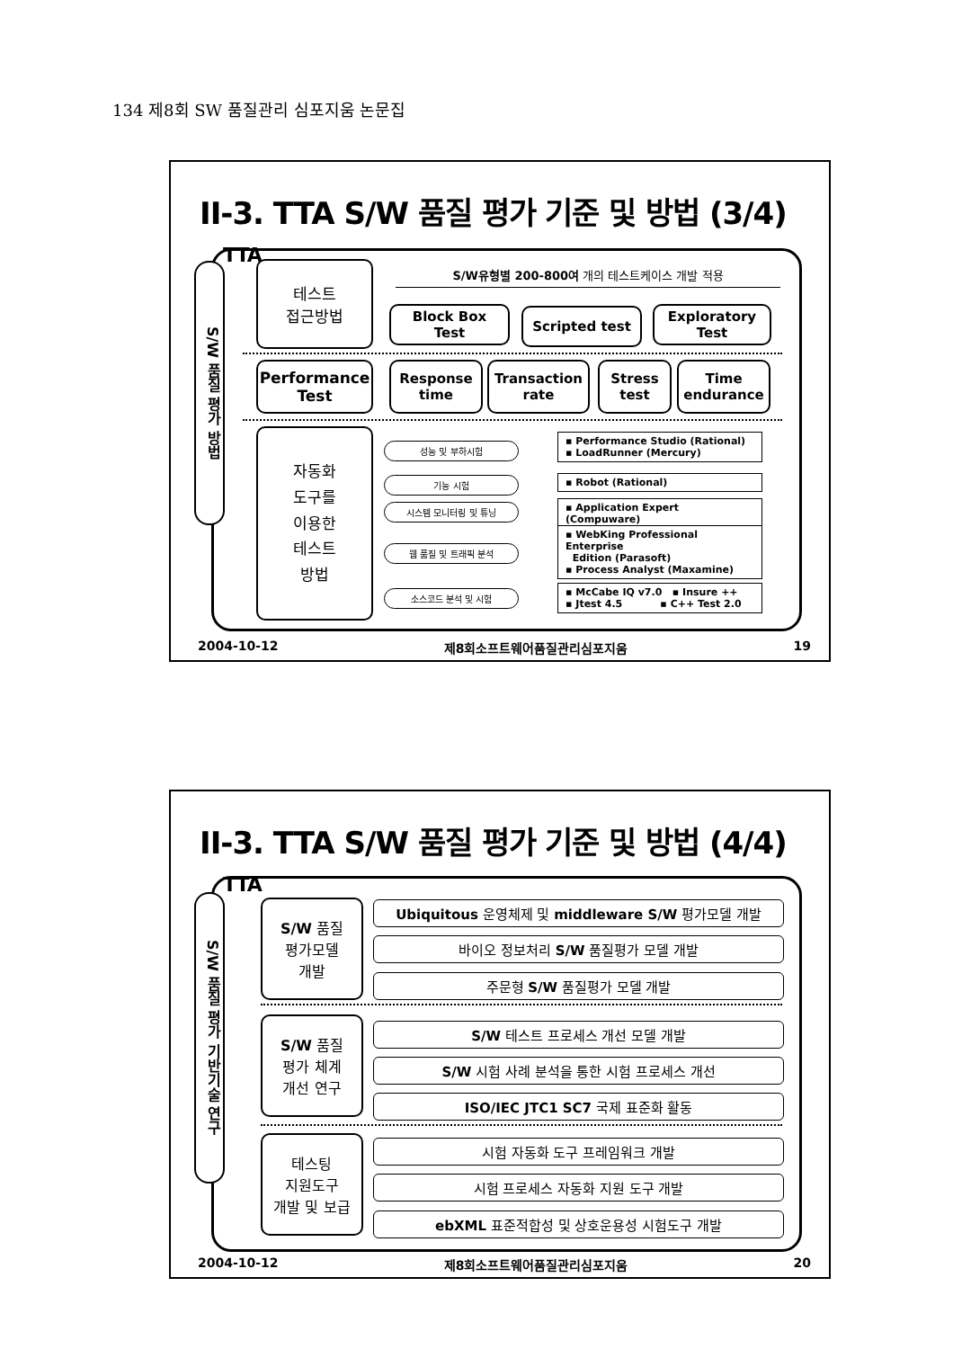134 제8회 SW 품질관리 심포지움 논문집
II-3. TTA S/W 품질 평가 기준 및 방법 (3/4) TTA
S/W 품질 평가 방법
테스트
접근방법
S/W유형별 200-800여 개의 테스트케이스 개발 적용
Block Box
Test
Scripted test
Exploratory
Test
Performance
Test
Response
time
Transaction
rate
Stress
test
Time
endurance
자동화
도구를
이용한
테스트
방법
성능 및 부하시험
기능 시험
시스템 모니터링 및 튜닝
웹 품질 및 트래픽 분석
소스코드 분석 및 시험
▪ Performance Studio (Rational)
▪ LoadRunner (Mercury)
▪ Robot (Rational)
▪ Application Expert (Compuware)
▪ WebKing Professional Enterprise
Edition (Parasoft)
▪ Process Analyst (Maxamine)
▪ McCabe IQ v7.0 ▪ Insure ++
▪ Jtest 4.5 ▪ C++ Test 2.0
2004-10-12 제8회소프트웨어품질관리심포지움 19
II-3. TTA S/W 품질 평가 기준 및 방법 (4/4) TTA
S/W 품질 평가 기반기술 연구
S/W 품질
평가모델
개발
Ubiquitous 운영체제 및 middleware S/W 평가모델 개발
바이오 정보처리 S/W 품질평가 모델 개발
주문형 S/W 품질평가 모델 개발
S/W 품질
평가 체계
개선 연구
S/W 테스트 프로세스 개선 모델 개발
S/W 시험 사례 분석을 통한 시험 프로세스 개선
ISO/IEC JTC1 SC7 국제 표준화 활동
테스팅
지원도구
개발 및 보급
시험 자동화 도구 프레임워크 개발
시험 프로세스 자동화 지원 도구 개발
ebXML 표준적합성 및 상호운용성 시험도구 개발
2004-10-12 제8회소프트웨어품질관리심포지움 20